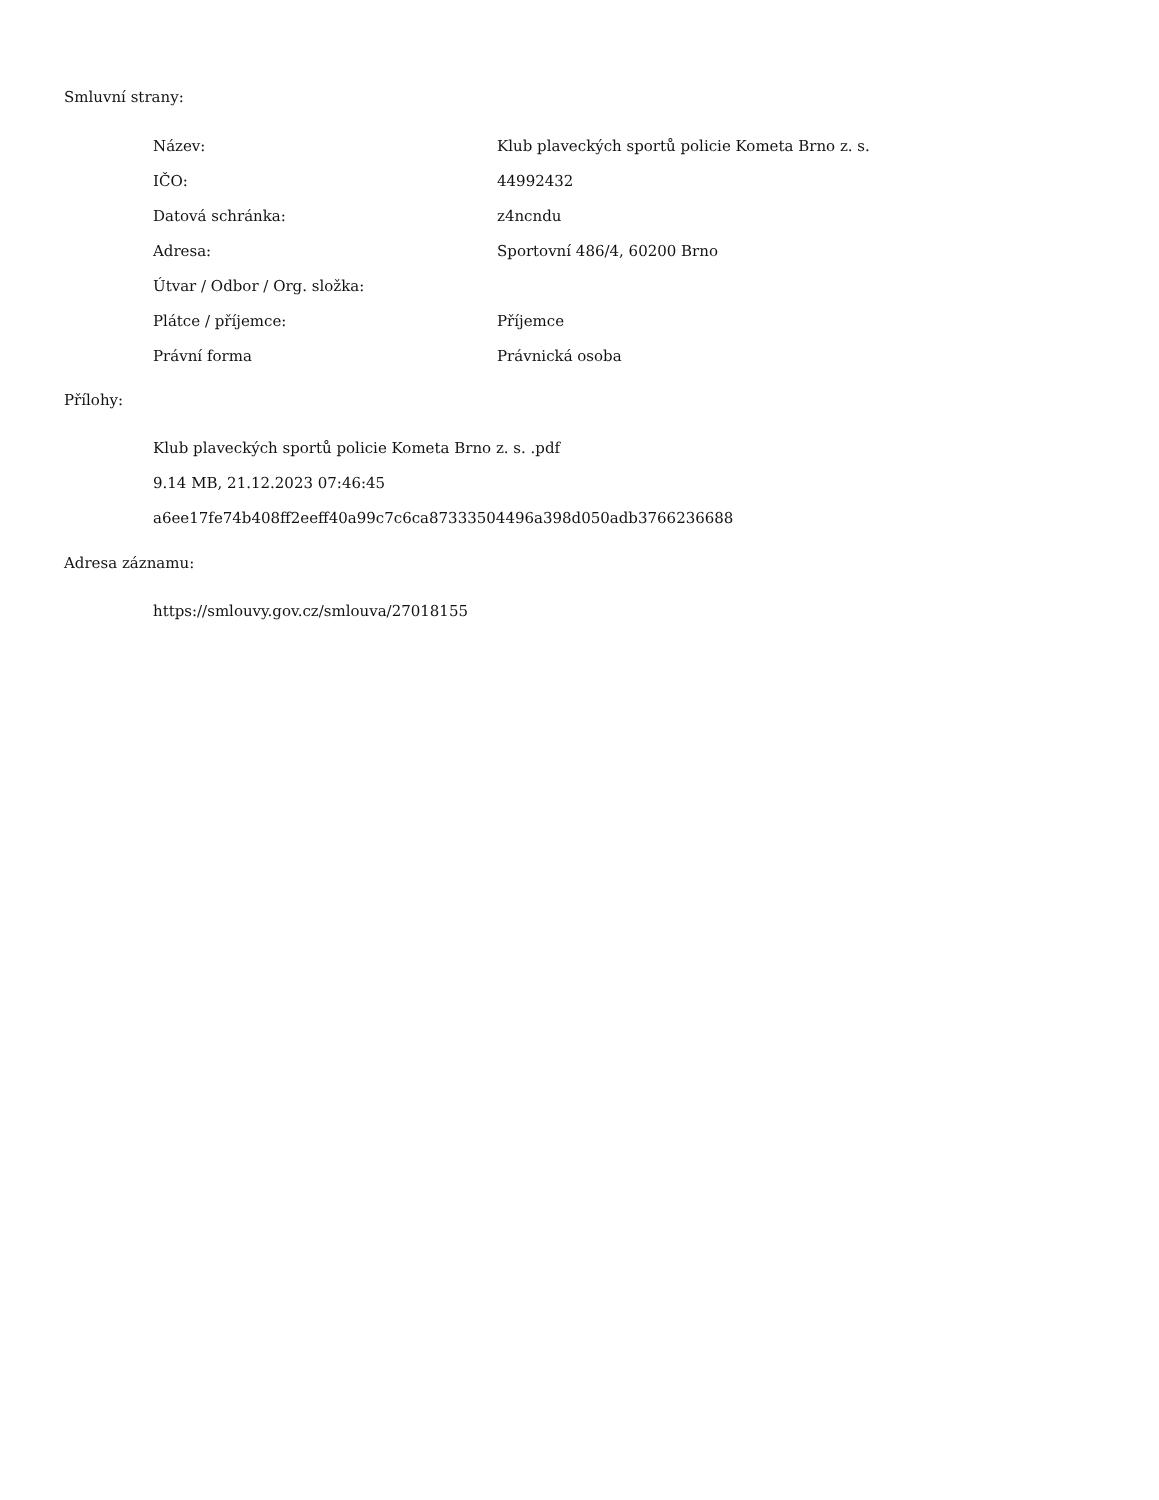Smluvní strany:
| Název: | Klub plaveckých sportů policie Kometa Brno z. s. |
| IČO: | 44992432 |
| Datová schránka: | z4ncndu |
| Adresa: | Sportovní 486/4, 60200 Brno |
| Útvar / Odbor / Org. složka: | |
| Plátce / příjemce: | Příjemce |
| Právní forma | Právnická osoba |
Přílohy:
Klub plaveckých sportů policie Kometa Brno z. s. .pdf
9.14 MB, 21.12.2023 07:46:45
a6ee17fe74b408ff2eeff40a99c7c6ca87333504496a398d050adb3766236688
Adresa záznamu:
https://smlouvy.gov.cz/smlouva/27018155